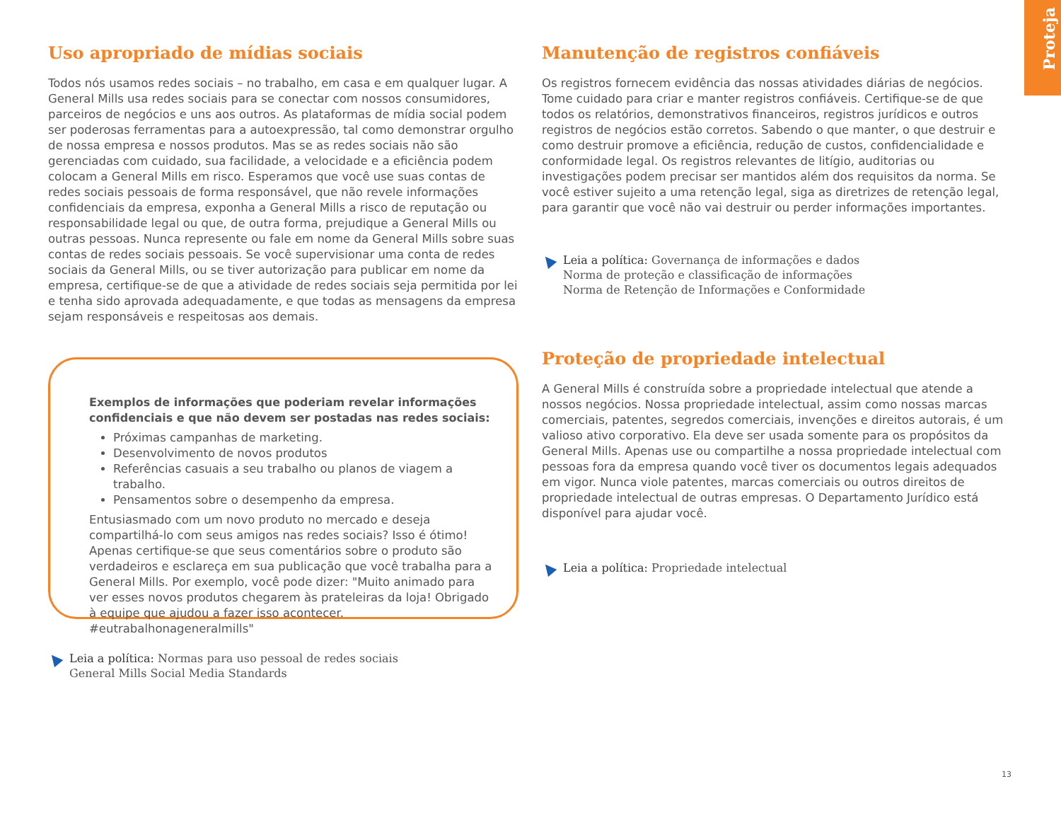Proteja
Uso apropriado de mídias sociais
Todos nós usamos redes sociais – no trabalho, em casa e em qualquer lugar. A General Mills usa redes sociais para se conectar com nossos consumidores, parceiros de negócios e uns aos outros. As plataformas de mídia social podem ser poderosas ferramentas para a autoexpressão, tal como demonstrar orgulho de nossa empresa e nossos produtos. Mas se as redes sociais não são gerenciadas com cuidado, sua facilidade, a velocidade e a eficiência podem colocam a General Mills em risco. Esperamos que você use suas contas de redes sociais pessoais de forma responsável, que não revele informações confidenciais da empresa, exponha a General Mills a risco de reputação ou responsabilidade legal ou que, de outra forma, prejudique a General Mills ou outras pessoas. Nunca represente ou fale em nome da General Mills sobre suas contas de redes sociais pessoais. Se você supervisionar uma conta de redes sociais da General Mills, ou se tiver autorização para publicar em nome da empresa, certifique-se de que a atividade de redes sociais seja permitida por lei e tenha sido aprovada adequadamente, e que todas as mensagens da empresa sejam responsáveis e respeitosas aos demais.
Exemplos de informações que poderiam revelar informações confidenciais e que não devem ser postadas nas redes sociais:
Próximas campanhas de marketing.
Desenvolvimento de novos produtos
Referências casuais a seu trabalho ou planos de viagem a trabalho.
Pensamentos sobre o desempenho da empresa.
Entusiasmado com um novo produto no mercado e deseja compartilhá-lo com seus amigos nas redes sociais? Isso é ótimo! Apenas certifique-se que seus comentários sobre o produto são verdadeiros e esclareça em sua publicação que você trabalha para a General Mills. Por exemplo, você pode dizer: "Muito animado para ver esses novos produtos chegarem às prateleiras da loja! Obrigado à equipe que ajudou a fazer isso acontecer. #eutrabalhonageneralmills"
Leia a política: Normas para uso pessoal de redes sociais
General Mills Social Media Standards
Manutenção de registros confiáveis
Os registros fornecem evidência das nossas atividades diárias de negócios. Tome cuidado para criar e manter registros confiáveis. Certifique-se de que todos os relatórios, demonstrativos financeiros, registros jurídicos e outros registros de negócios estão corretos. Sabendo o que manter, o que destruir e como destruir promove a eficiência, redução de custos, confidencialidade e conformidade legal. Os registros relevantes de litígio, auditorias ou investigações podem precisar ser mantidos além dos requisitos da norma. Se você estiver sujeito a uma retenção legal, siga as diretrizes de retenção legal, para garantir que você não vai destruir ou perder informações importantes.
Leia a política: Governança de informações e dados
Norma de proteção e classificação de informações
Norma de Retenção de Informações e Conformidade
Proteção de propriedade intelectual
A General Mills é construída sobre a propriedade intelectual que atende a nossos negócios. Nossa propriedade intelectual, assim como nossas marcas comerciais, patentes, segredos comerciais, invenções e direitos autorais, é um valioso ativo corporativo. Ela deve ser usada somente para os propósitos da General Mills. Apenas use ou compartilhe a nossa propriedade intelectual com pessoas fora da empresa quando você tiver os documentos legais adequados em vigor. Nunca viole patentes, marcas comerciais ou outros direitos de propriedade intelectual de outras empresas. O Departamento Jurídico está disponível para ajudar você.
Leia a política: Propriedade intelectual
13